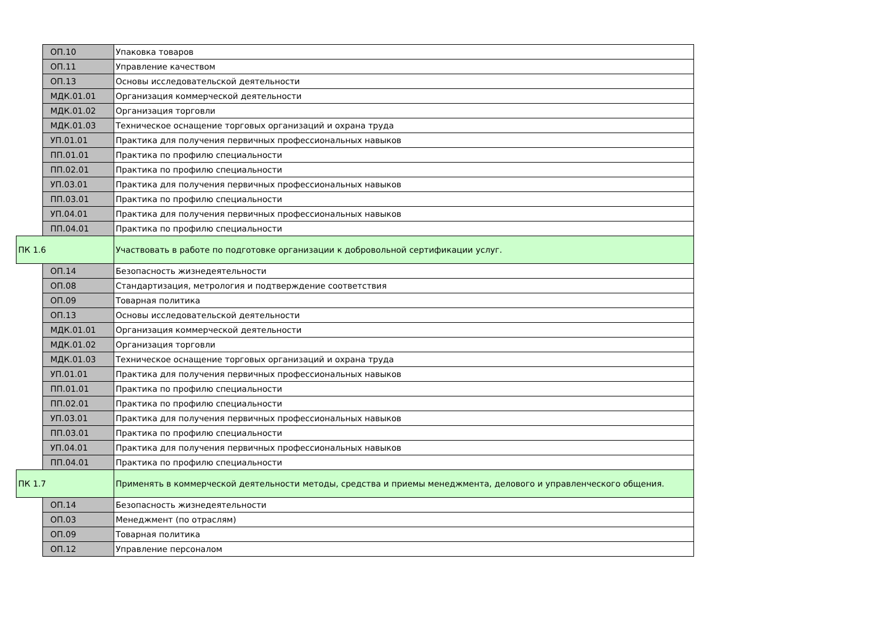| | ОП.10 | Упаковка товаров |
| | ОП.11 | Управление качеством |
| | ОП.13 | Основы исследовательской деятельности |
| | МДК.01.01 | Организация коммерческой деятельности |
| | МДК.01.02 | Организация торговли |
| | МДК.01.03 | Техническое оснащение торговых организаций и охрана труда |
| | УП.01.01 | Практика для получения первичных профессиональных навыков |
| | ПП.01.01 | Практика по профилю специальности |
| | ПП.02.01 | Практика по профилю специальности |
| | УП.03.01 | Практика для получения первичных профессиональных навыков |
| | ПП.03.01 | Практика по профилю специальности |
| | УП.04.01 | Практика для получения первичных профессиональных навыков |
| | ПП.04.01 | Практика по профилю специальности |
| ПК 1.6 | | Участвовать в работе по подготовке организации к добровольной сертификации услуг. |
| | ОП.14 | Безопасность жизнедеятельности |
| | ОП.08 | Стандартизация, метрология и подтверждение соответствия |
| | ОП.09 | Товарная политика |
| | ОП.13 | Основы исследовательской деятельности |
| | МДК.01.01 | Организация коммерческой деятельности |
| | МДК.01.02 | Организация торговли |
| | МДК.01.03 | Техническое оснащение торговых организаций и охрана труда |
| | УП.01.01 | Практика для получения первичных профессиональных навыков |
| | ПП.01.01 | Практика по профилю специальности |
| | ПП.02.01 | Практика по профилю специальности |
| | УП.03.01 | Практика для получения первичных профессиональных навыков |
| | ПП.03.01 | Практика по профилю специальности |
| | УП.04.01 | Практика для получения первичных профессиональных навыков |
| | ПП.04.01 | Практика по профилю специальности |
| ПК 1.7 | | Применять в коммерческой деятельности методы, средства и приемы менеджмента, делового и управленческого общения. |
| | ОП.14 | Безопасность жизнедеятельности |
| | ОП.03 | Менеджмент (по отраслям) |
| | ОП.09 | Товарная политика |
| | ОП.12 | Управление персоналом |